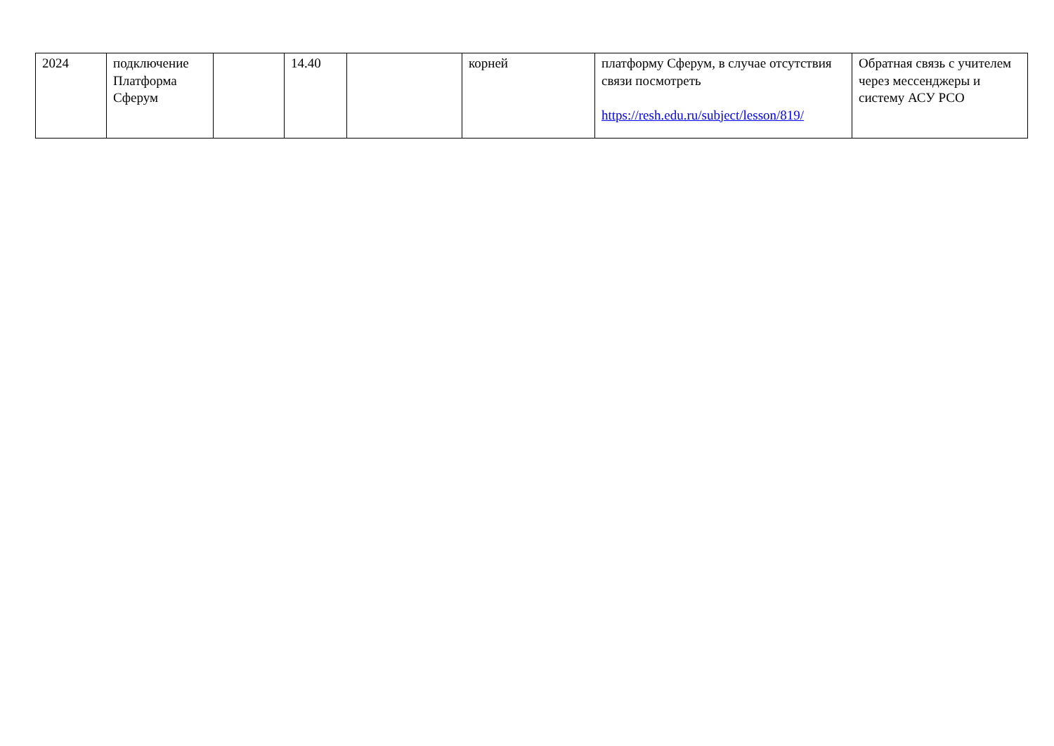| 2024 | подключение Платформа Сферум | | 14.40 | | корней | платформу Сферум, в случае отсутствия связи посмотреть https://resh.edu.ru/subject/lesson/819/ | Обратная связь с учителем через мессенджеры и систему АСУ РСО |